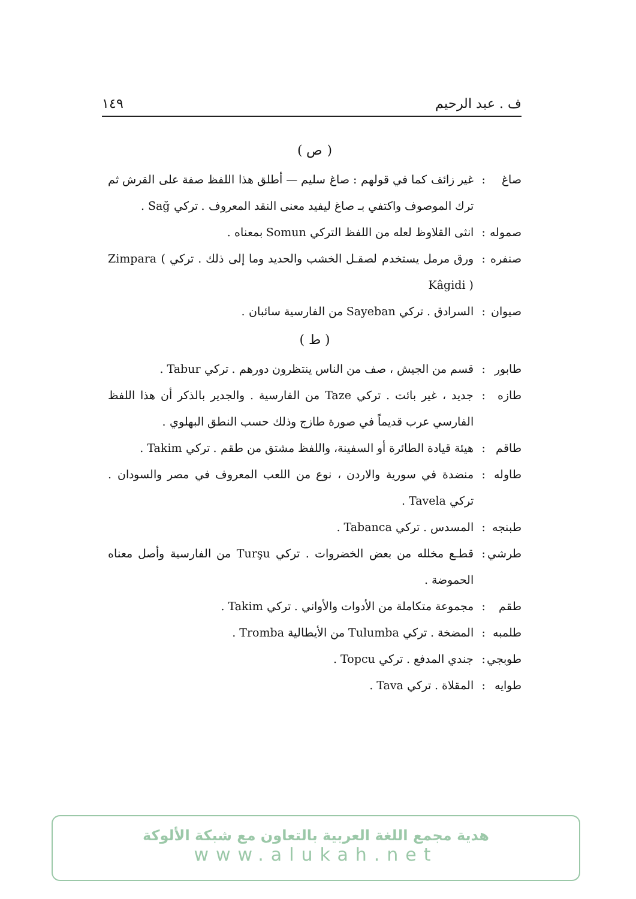ف . عبد الرحيم ١٤٩
( ص )
صاغ: غير زائف كما في قولهم : صاغ سليم — أطلق هذا اللفظ صفة على القرش ثم ترك الموصوف واكتفي بـ صاغ ليفيد معنى النقد المعروف . تركي Sağ .
صموله: انثى القلاوظ لعله من اللفظ التركي Somun بمعناه .
صنفره: ورق مرمل يستخدم لصقـل الخشب والحديد وما إلى ذلك . تركي Zimpara ( Kâgidi )
صيوان: السرادق . تركي Sayeban من الفارسية سائبان .
( ط )
طابور: قسم من الجيش ، صف من الناس ينتظرون دورهم . تركي Tabur .
طازه: جديد ، غير بائت . تركي Taze من الفارسية . والجدير بالذكر أن هذا اللفظ الفارسي عرب قديماً في صورة طازج وذلك حسب النطق البهلوي .
طاقم: هيئة قيادة الطائرة أو السفينة، واللفظ مشتق من طقم . تركي Takim .
طاوله: منضدة في سورية والاردن ، نوع من اللعب المعروف في مصر والسودان . تركي Tavela .
طبنجه: المسدس . تركي Tabanca .
طرشي: قطـع مخلله من بعض الخضروات . تركي Turşu من الفارسية وأصل معناه الحموضة .
طقم: مجموعة متكاملة من الأدوات والأواني . تركي Takim .
طلمبه: المضخة . تركي Tulumba من الأيطالية Tromba .
طوبجي: جندي المدفع . تركي Topcu .
طوايه: المقلاة . تركي Tava .
هدية مجمع اللغة العربية بالتعاون مع شبكة الألوكة
www.alukah.net